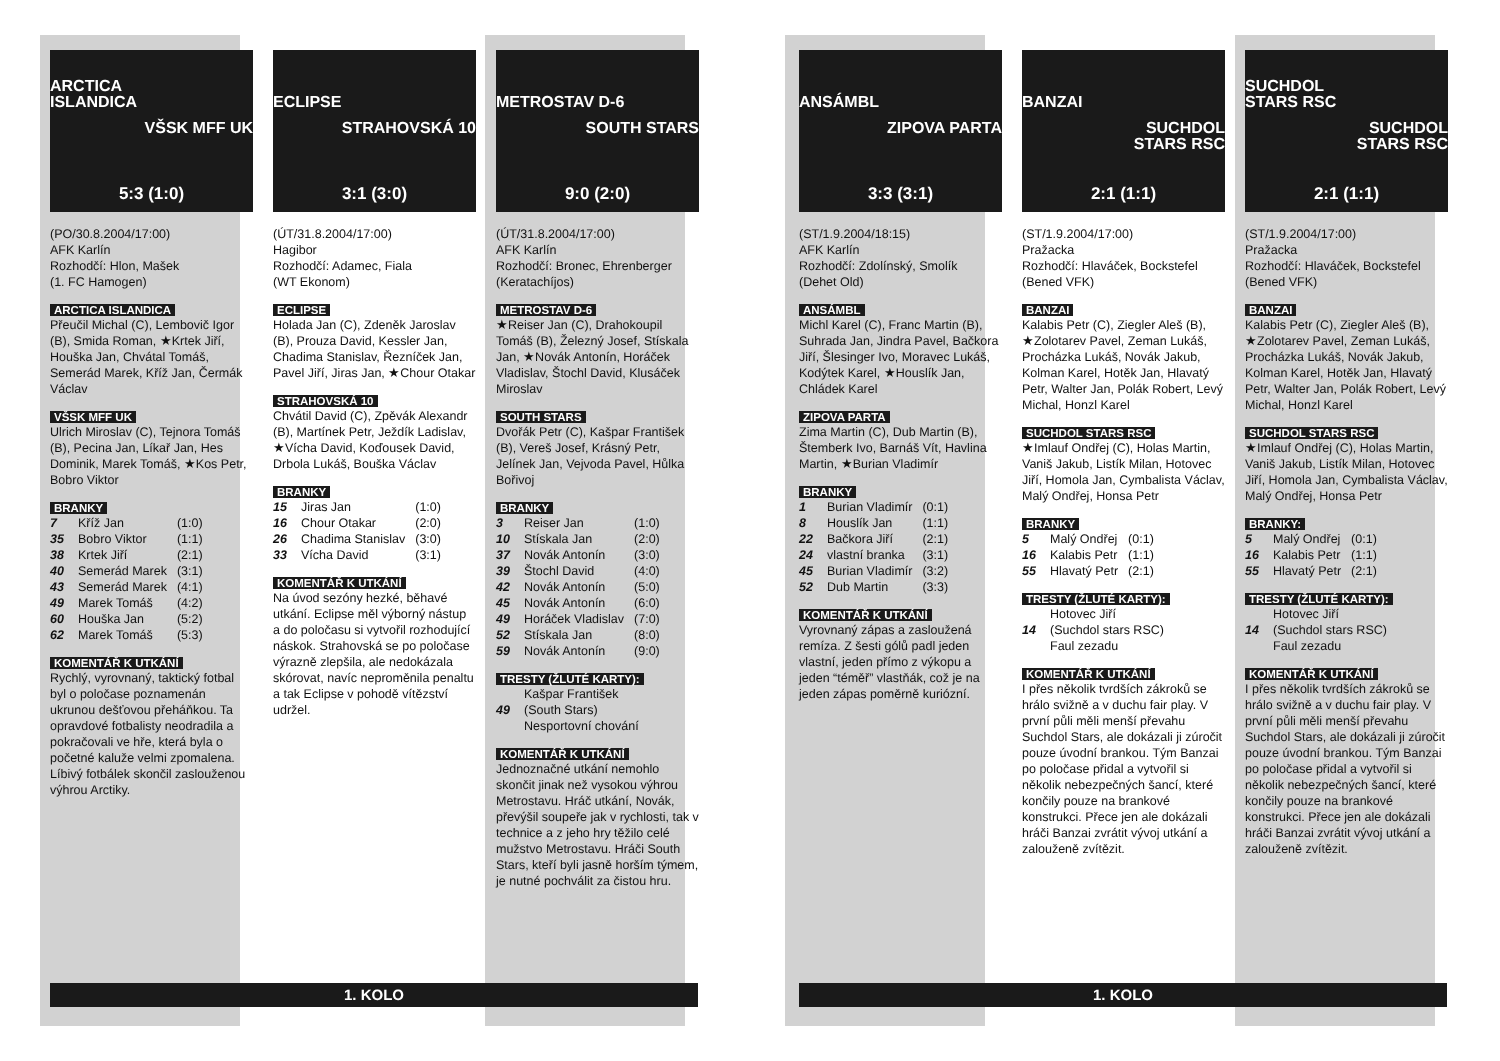ARCTICA
ISLANDICA
VŠSK MFF UK
5:3 (1:0)
(PO/30.8.2004/17:00)
AFK Karlín
Rozhodčí: Hlon, Mašek
(1. FC Hamogen)
ARCTICA ISLANDICA
Přeučil Michal (C), Lembovič Igor (B), Smida Roman, ★Krtek Jiří, Houška Jan, Chvátal Tomáš, Semerád Marek, Kříž Jan, Čermák Václav
VŠSK MFF UK
Ulrich Miroslav (C), Tejnora Tomáš (B), Pecina Jan, Líkař Jan, Hes Dominik, Marek Tomáš, ★Kos Petr, Bobro Viktor
BRANKY
| 7 | Kříž Jan | (1:0) |
| 35 | Bobro Viktor | (1:1) |
| 38 | Krtek Jiří | (2:1) |
| 40 | Semerád Marek | (3:1) |
| 43 | Semerád Marek | (4:1) |
| 49 | Marek Tomáš | (4:2) |
| 60 | Houška Jan | (5:2) |
| 62 | Marek Tomáš | (5:3) |
KOMENTÁŘ K UTKÁNÍ
Rychlý, vyrovnaný, taktický fotbal byl o poločase poznamenán ukrunou dešťovou přeháňkou. Ta opravdové fotbalisty neodradila a pokračovali ve hře, která byla o početné kaluže velmi zpomalena. Líbivý fotbálek skončil zaslouženou výhrou Arctiky.
ECLIPSE
STRAHOVSKÁ 10
3:1 (3:0)
(ÚT/31.8.2004/17:00)
Hagibor
Rozhodčí: Adamec, Fiala
(WT Ekonom)
ECLIPSE
Holada Jan (C), Zdeněk Jaroslav (B), Prouza David, Kessler Jan, Chadima Stanislav, Řezníček Jan, Pavel Jiří, Jiras Jan, ★Chour Otakar
STRAHOVSKÁ 10
Chvátil David (C), Zpěvák Alexandr (B), Martínek Petr, Ježdík Ladislav, ★Vícha David, Koďousek David, Drbola Lukáš, Bouška Václav
BRANKY
| 15 | Jiras Jan | (1:0) |
| 16 | Chour Otakar | (2:0) |
| 26 | Chadima Stanislav | (3:0) |
| 33 | Vícha David | (3:1) |
KOMENTÁŘ K UTKÁNÍ
Na úvod sezóny hezké, běhavé utkání. Eclipse měl výborný nástup a do poločasu si vytvořil rozhodující náskok. Strahovská se po poločase výrazně zlepšila, ale nedokázala skórovat, navíc neproměnila penaltu a tak Eclipse v pohodě vítězství udržel.
METROSTAV D-6
SOUTH STARS
9:0 (2:0)
(ÚT/31.8.2004/17:00)
AFK Karlín
Rozhodčí: Bronec, Ehrenberger
(Keratachíjos)
METROSTAV D-6
★Reiser Jan (C), Drahokoupil Tomáš (B), Železný Josef, Stískala Jan, ★Novák Antonín, Horáček Vladislav, Štochl David, Klusáček Miroslav
SOUTH STARS
Dvořák Petr (C), Kašpar František (B), Vereš Josef, Krásný Petr, Jelínek Jan, Vejvoda Pavel, Hůlka Bořivoj
BRANKY
| 3 | Reiser Jan | (1:0) |
| 10 | Stískala Jan | (2:0) |
| 37 | Novák Antonín | (3:0) |
| 39 | Štochl David | (4:0) |
| 42 | Novák Antonín | (5:0) |
| 45 | Novák Antonín | (6:0) |
| 49 | Horáček Vladislav | (7:0) |
| 52 | Stískala Jan | (8:0) |
| 59 | Novák Antonín | (9:0) |
TRESTY (ŽLUTÉ KARTY):
| 49 | Kašpar František (South Stars) Nesportovní chování |
KOMENTÁŘ K UTKÁNÍ
Jednoznačné utkání nemohlo skončit jinak než vysokou výhrou Metrostavu. Hráč utkání, Novák, převýšil soupeře jak v rychlosti, tak v technice a z jeho hry těžilo celé mužstvo Metrostavu. Hráči South Stars, kteří byli jasně horším týmem, je nutné pochválit za čistou hru.
1. KOLO
ANSÁMBL
ZIPOVA PARTA
3:3 (3:1)
(ST/1.9.2004/18:15)
AFK Karlín
Rozhodčí: Zdolínský, Smolík
(Dehet Old)
ANSÁMBL
Michl Karel (C), Franc Martin (B), Suhrada Jan, Jindra Pavel, Bačkora Jiří, Šlesinger Ivo, Moravec Lukáš, Kodýtek Karel, ★Houslík Jan, Chládek Karel
ZIPOVA PARTA
Zima Martin (C), Dub Martin (B), Štemberk Ivo, Barnáš Vít, Havlina Martin, ★Burian Vladimír
BRANKY
| 1 | Burian Vladimír | (0:1) |
| 8 | Houslík Jan | (1:1) |
| 22 | Bačkora Jiří | (2:1) |
| 24 | vlastní branka | (3:1) |
| 45 | Burian Vladimír | (3:2) |
| 52 | Dub Martin | (3:3) |
KOMENTÁŘ K UTKÁNÍ
Vyrovnaný zápas a zasloužená remíza. Z šesti gólů padl jeden vlastní, jeden přímo z výkopu a jeden “téměř” vlastňák, což je na jeden zápas poměrně kuriózní.
BANZAI
SUCHDOL
STARS RSC
2:1 (1:1)
(ST/1.9.2004/17:00)
Pražacka
Rozhodčí: Hlaváček, Bockstefel
(Bened VFK)
BANZAI
Kalabis Petr (C), Ziegler Aleš (B), ★Zolotarev Pavel, Zeman Lukáš, Procházka Lukáš, Novák Jakub, Kolman Karel, Hotěk Jan, Hlavatý Petr, Walter Jan, Polák Robert, Levý Michal, Honzl Karel
SUCHDOL STARS RSC
★Imlauf Ondřej (C), Holas Martin, Vaniš Jakub, Listík Milan, Hotovec Jiří, Homola Jan, Cymbalista Václav, Malý Ondřej, Honsa Petr
BRANKY
| 5 | Malý Ondřej | (0:1) |
| 16 | Kalabis Petr | (1:1) |
| 55 | Hlavatý Petr | (2:1) |
TRESTY (ŽLUTÉ KARTY):
| 14 | Hotovec Jiří (Suchdol stars RSC) Faul zezadu |
KOMENTÁŘ K UTKÁNÍ
I přes několik tvrdších zákroků se hrálo svižně a v duchu fair play. V první půli měli menší převahu Suchdol Stars, ale dokázali ji zúročit pouze úvodní brankou. Tým Banzai po poločase přidal a vytvořil si několik nebezpečných šancí, které končily pouze na brankové konstrukci. Přece jen ale dokázali hráči Banzai zvrátit vývoj utkání a zalouženě zvítězit.
SUCHDOL
STARS RSC
SUCHDOL
STARS RSC
2:1 (1:1)
(ST/1.9.2004/17:00)
Pražacka
Rozhodčí: Hlaváček, Bockstefel
(Bened VFK)
BANZAI
Kalabis Petr (C), Ziegler Aleš (B), ★Zolotarev Pavel, Zeman Lukáš, Procházka Lukáš, Novák Jakub, Kolman Karel, Hotěk Jan, Hlavatý Petr, Walter Jan, Polák Robert, Levý Michal, Honzl Karel
SUCHDOL STARS RSC
★Imlauf Ondřej (C), Holas Martin, Vaniš Jakub, Listík Milan, Hotovec Jiří, Homola Jan, Cymbalista Václav, Malý Ondřej, Honsa Petr
BRANKY:
| 5 | Malý Ondřej | (0:1) |
| 16 | Kalabis Petr | (1:1) |
| 55 | Hlavatý Petr | (2:1) |
TRESTY (ŽLUTÉ KARTY):
| 14 | Hotovec Jiří (Suchdol stars RSC) Faul zezadu |
KOMENTÁŘ K UTKÁNÍ
I přes několik tvrdších zákroků se hrálo svižně a v duchu fair play. V první půli měli menší převahu Suchdol Stars, ale dokázali ji zúročit pouze úvodní brankou. Tým Banzai po poločase přidal a vytvořil si několik nebezpečných šancí, které končily pouze na brankové konstrukci. Přece jen ale dokázali hráči Banzai zvrátit vývoj utkání a zalouženě zvítězit.
1. KOLO